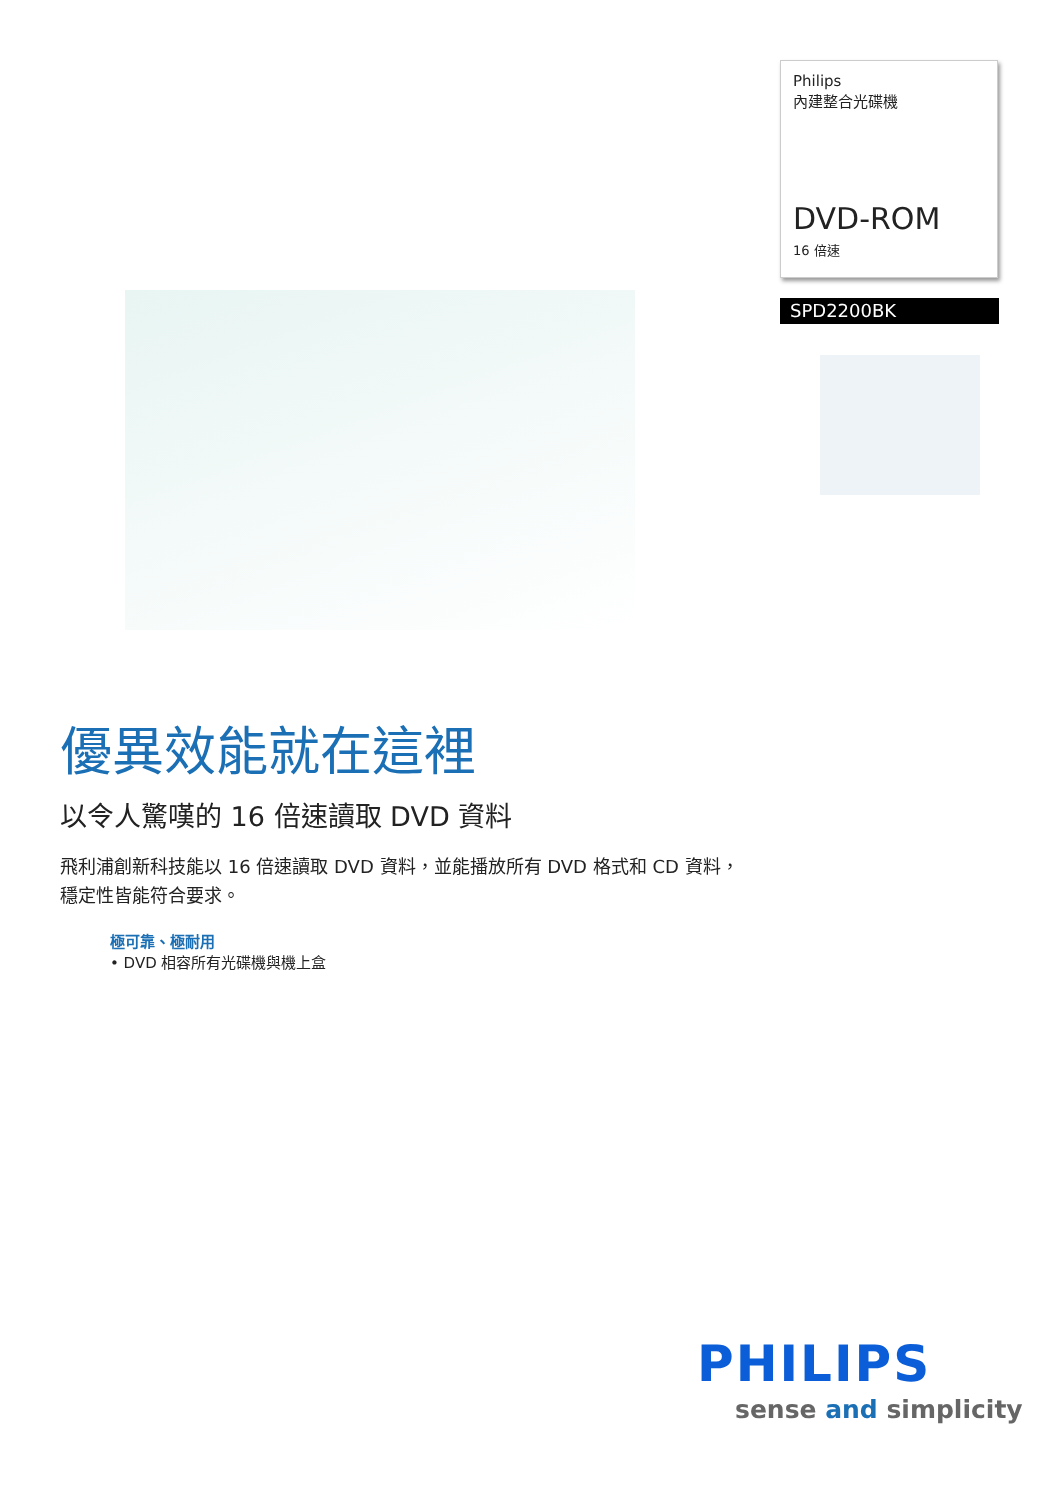Philips
內建整合光碟機
DVD-ROM
16 倍速
SPD2200BK
優異效能就在這裡
以令人驚嘆的 16 倍速讀取 DVD 資料
飛利浦創新科技能以 16 倍速讀取 DVD 資料，並能播放所有 DVD 格式和 CD 資料，穩定性皆能符合要求。
極可靠、極耐用
• DVD 相容所有光碟機與機上盒
PHILIPS
sense and simplicity